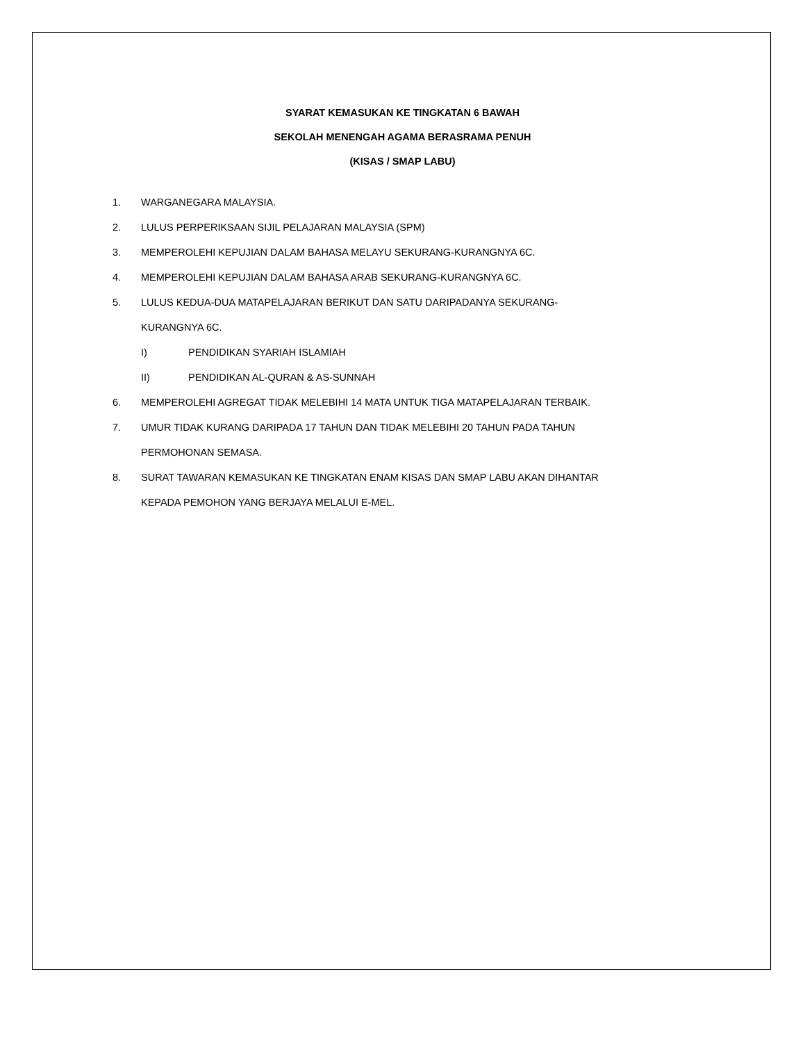SYARAT KEMASUKAN KE TINGKATAN 6 BAWAH
SEKOLAH MENENGAH AGAMA BERASRAMA PENUH
(KISAS / SMAP LABU)
1. WARGANEGARA MALAYSIA.
2. LULUS PERPERIKSAAN SIJIL PELAJARAN MALAYSIA (SPM)
3. MEMPEROLEHI KEPUJIAN DALAM BAHASA MELAYU SEKURANG-KURANGNYA 6C.
4. MEMPEROLEHI KEPUJIAN DALAM BAHASA ARAB SEKURANG-KURANGNYA 6C.
5. LULUS KEDUA-DUA MATAPELAJARAN BERIKUT DAN SATU DARIPADANYA SEKURANG-
KURANGNYA 6C.
I) PENDIDIKAN SYARIAH ISLAMIAH
II) PENDIDIKAN AL-QURAN & AS-SUNNAH
6. MEMPEROLEHI AGREGAT TIDAK MELEBIHI 14 MATA UNTUK TIGA MATAPELAJARAN TERBAIK.
7. UMUR TIDAK KURANG DARIPADA 17 TAHUN DAN TIDAK MELEBIHI 20 TAHUN PADA TAHUN
PERMOHONAN SEMASA.
8. SURAT TAWARAN KEMASUKAN KE TINGKATAN ENAM KISAS DAN SMAP LABU AKAN DIHANTAR
KEPADA PEMOHON YANG BERJAYA MELALUI E-MEL.